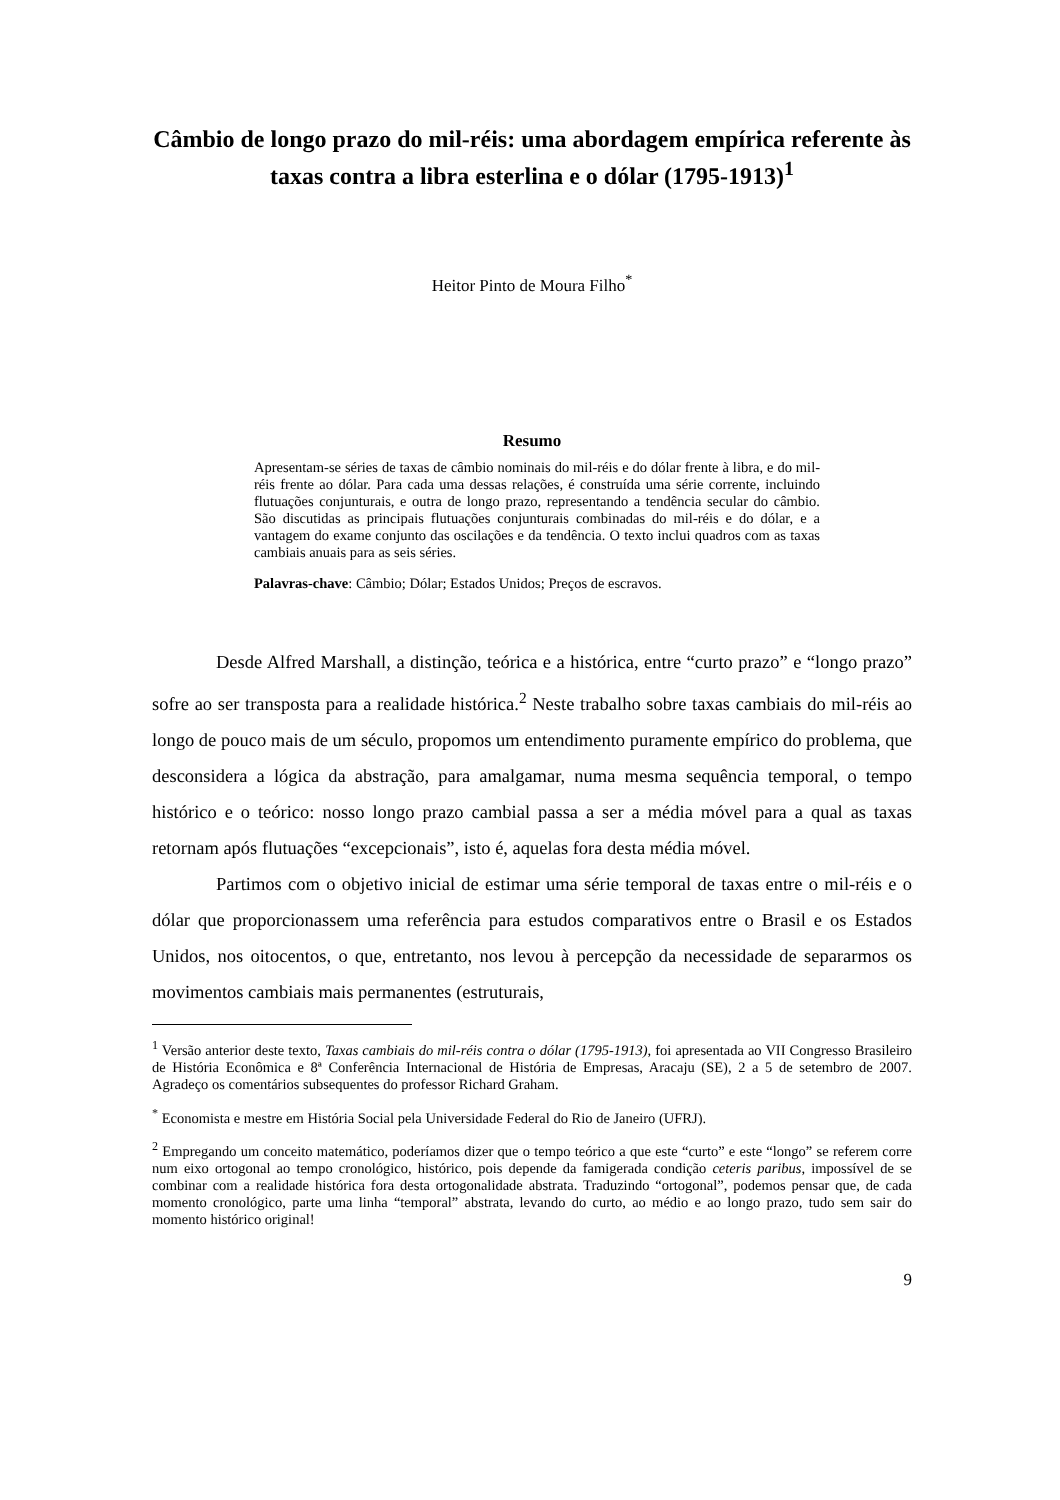Câmbio de longo prazo do mil-réis: uma abordagem empírica referente às taxas contra a libra esterlina e o dólar (1795-1913)<sup>1</sup>
Heitor Pinto de Moura Filho<sup>*</sup>
Resumo
Apresentam-se séries de taxas de câmbio nominais do mil-réis e do dólar frente à libra, e do mil-réis frente ao dólar. Para cada uma dessas relações, é construída uma série corrente, incluindo flutuações conjunturais, e outra de longo prazo, representando a tendência secular do câmbio. São discutidas as principais flutuações conjunturais combinadas do mil-réis e do dólar, e a vantagem do exame conjunto das oscilações e da tendência. O texto inclui quadros com as taxas cambiais anuais para as seis séries.
Palavras-chave: Câmbio; Dólar; Estados Unidos; Preços de escravos.
Desde Alfred Marshall, a distinção, teórica e a histórica, entre “curto prazo” e “longo prazo” sofre ao ser transposta para a realidade histórica.<sup>2</sup> Neste trabalho sobre taxas cambiais do mil-réis ao longo de pouco mais de um século, propomos um entendimento puramente empírico do problema, que desconsidera a lógica da abstração, para amalgamar, numa mesma sequência temporal, o tempo histórico e o teórico: nosso longo prazo cambial passa a ser a média móvel para a qual as taxas retornam após flutuações “excepcionais”, isto é, aquelas fora desta média móvel.
Partimos com o objetivo inicial de estimar uma série temporal de taxas entre o mil-réis e o dólar que proporcionassem uma referência para estudos comparativos entre o Brasil e os Estados Unidos, nos oitocentos, o que, entretanto, nos levou à percepção da necessidade de separarmos os movimentos cambiais mais permanentes (estruturais,
<sup>1</sup> Versão anterior deste texto, Taxas cambiais do mil-réis contra o dólar (1795-1913), foi apresentada ao VII Congresso Brasileiro de História Econômica e 8ª Conferência Internacional de História de Empresas, Aracaju (SE), 2 a 5 de setembro de 2007. Agradeço os comentários subsequentes do professor Richard Graham.
<sup>*</sup> Economista e mestre em História Social pela Universidade Federal do Rio de Janeiro (UFRJ).
<sup>2</sup> Empregando um conceito matemático, poderíamos dizer que o tempo teórico a que este “curto” e este “longo” se referem corre num eixo ortogonal ao tempo cronológico, histórico, pois depende da famigerada condição ceteris paribus, impossível de se combinar com a realidade histórica fora desta ortogonalidade abstrata. Traduzindo “ortogonal”, podemos pensar que, de cada momento cronológico, parte uma linha “temporal” abstrata, levando do curto, ao médio e ao longo prazo, tudo sem sair do momento histórico original!
9